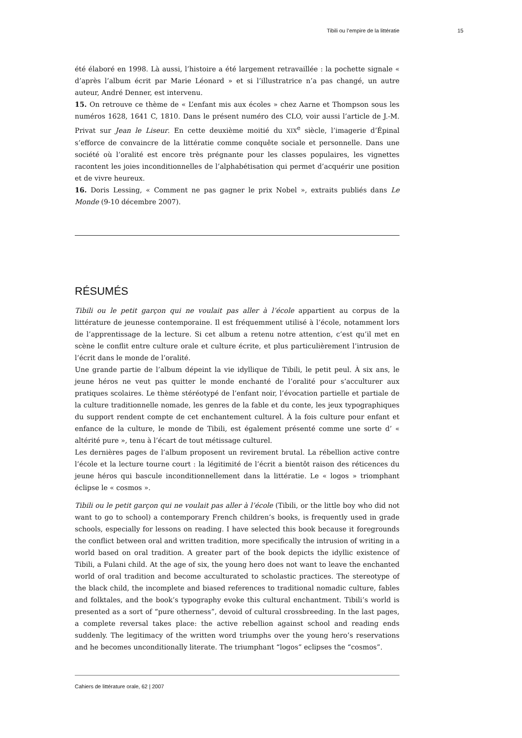Tibili ou l’empire de la littératie 15
été élaboré en 1998. Là aussi, l’histoire a été largement retravaillée : la pochette signale « d’après l’album écrit par Marie Léonard » et si l’illustratrice n’a pas changé, un autre auteur, André Denner, est intervenu.
15. On retrouve ce thème de « L’enfant mis aux écoles » chez Aarne et Thompson sous les numéros 1628, 1641 C, 1810. Dans le présent numéro des CLO, voir aussi l’article de J.-M. Privat sur Jean le Liseur. En cette deuxième moitié du XIX<sup>e</sup> siècle, l’imagerie d’Épinal s’efforce de convaincre de la littératie comme conquête sociale et personnelle. Dans une société où l’oralité est encore très prégnante pour les classes populaires, les vignettes racontent les joies inconditionnelles de l’alphabétisation qui permet d’acquérir une position et de vivre heureux.
16. Doris Lessing, « Comment ne pas gagner le prix Nobel », extraits publiés dans Le Monde (9-10 décembre 2007).
RÉSUMÉS
Tibili ou le petit garçon qui ne voulait pas aller à l’école appartient au corpus de la littérature de jeunesse contemporaine. Il est fréquemment utilisé à l’école, notamment lors de l’apprentissage de la lecture. Si cet album a retenu notre attention, c’est qu’il met en scène le conflit entre culture orale et culture écrite, et plus particulièrement l’intrusion de l’écrit dans le monde de l’oralité.
Une grande partie de l’album dépeint la vie idyllique de Tibili, le petit peul. À six ans, le jeune héros ne veut pas quitter le monde enchanté de l’oralité pour s’acculturer aux pratiques scolaires. Le thème stéréotypé de l’enfant noir, l’évocation partielle et partiale de la culture traditionnelle nomade, les genres de la fable et du conte, les jeux typographiques du support rendent compte de cet enchantement culturel. À la fois culture pour enfant et enfance de la culture, le monde de Tibili, est également présenté comme une sorte d’ « altérité pure », tenu à l’écart de tout métissage culturel.
Les dernières pages de l’album proposent un revirement brutal. La rébellion active contre l’école et la lecture tourne court : la légitimité de l’écrit a bientôt raison des réticences du jeune héros qui bascule inconditionnellement dans la littératie. Le « logos » triomphant éclipse le « cosmos ».
Tibili ou le petit garçon qui ne voulait pas aller à l’école (Tibili, or the little boy who did not want to go to school) a contemporary French children’s books, is frequently used in grade schools, especially for lessons on reading. I have selected this book because it foregrounds the conflict between oral and written tradition, more specifically the intrusion of writing in a world based on oral tradition. A greater part of the book depicts the idyllic existence of Tibili, a Fulani child. At the age of six, the young hero does not want to leave the enchanted world of oral tradition and become acculturated to scholastic practices. The stereotype of the black child, the incomplete and biased references to traditional nomadic culture, fables and folktales, and the book’s typography evoke this cultural enchantment. Tibili’s world is presented as a sort of “pure otherness”, devoid of cultural crossbreeding. In the last pages, a complete reversal takes place: the active rebellion against school and reading ends suddenly. The legitimacy of the written word triumphs over the young hero’s reservations and he becomes unconditionally literate. The triumphant “logos” eclipses the “cosmos”.
Cahiers de littérature orale, 62 | 2007